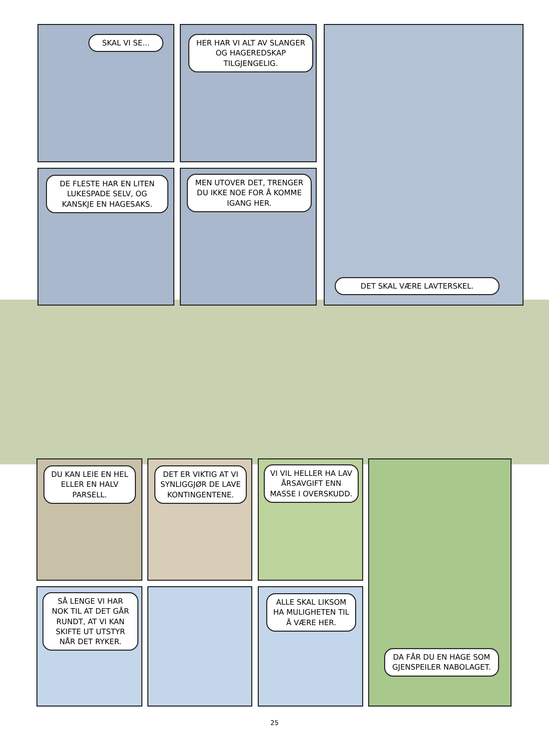SKAL VI SE...
HER HAR VI ALT AV SLANGER OG HAGEREDSKAP TILGJENGELIG.
DET SKAL VÆRE LAVTERSKEL.
DE FLESTE HAR EN LITEN LUKESPADE SELV, OG KANSKJE EN HAGESAKS.
MEN UTOVER DET, TRENGER DU IKKE NOE FOR Å KOMME IGANG HER.
DU KAN LEIE EN HEL ELLER EN HALV PARSELL.
DET ER VIKTIG AT VI SYNLIGGJØR DE LAVE KONTINGENTENE.
VI VIL HELLER HA LAV ÅRSAVGIFT ENN MASSE I OVERSKUDD.
DA FÅR DU EN HAGE SOM GJENSPEILER NABOLAGET.
SÅ LENGE VI HAR NOK TIL AT DET GÅR RUNDT, AT VI KAN SKIFTE UT UTSTYR NÅR DET RYKER.
ALLE SKAL LIKSOM HA MULIGHETEN TIL Å VÆRE HER.
25